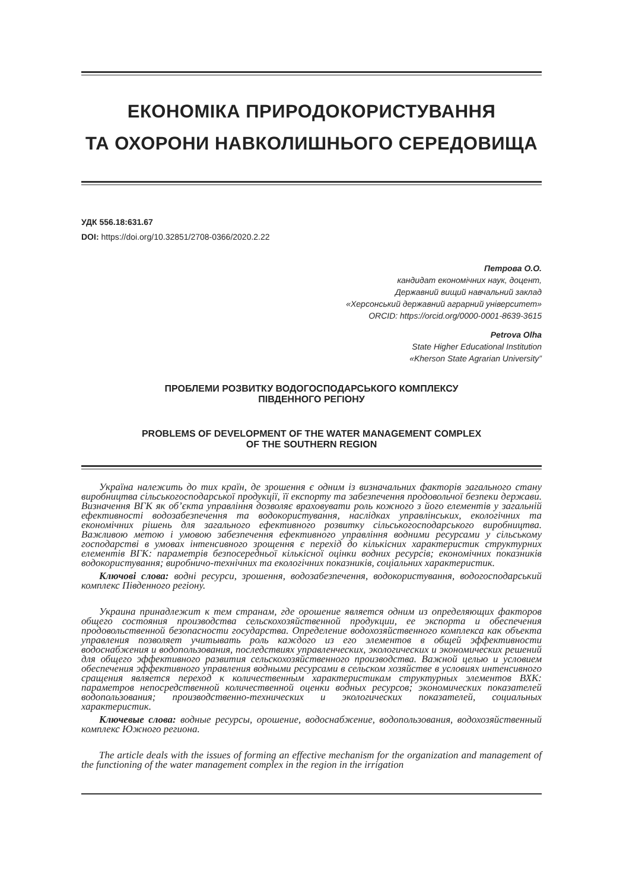ЕКОНОМІКА ПРИРОДОКОРИСТУВАННЯ
ТА ОХОРОНИ НАВКОЛИШНЬОГО СЕРЕДОВИЩА
УДК 556.18:631.67
DOI: https://doi.org/10.32851/2708-0366/2020.2.22
Петрова О.О.
кандидат економічних наук, доцент,
Державний вищий навчальний заклад
«Херсонський державний аграрний університет»
ORCID: https://orcid.org/0000-0001-8639-3615
Petrova Olha
State Higher Educational Institution
«Kherson State Agrarian University”
ПРОБЛЕМИ РОЗВИТКУ ВОДОГОСПОДАРСЬКОГО КОМПЛЕКСУ
ПІВДЕННОГО РЕГІОНУ
PROBLEMS OF DEVELOPMENT OF THE WATER MANAGEMENT COMPLEX
OF THE SOUTHERN REGION
Україна належить до тих країн, де зрошення є одним із визначальних факторів загального стану виробництва сільськогосподарської продукції, її експорту та забезпечення продовольчої безпеки держави. Визначення ВГК як об’єкта управління дозволяє враховувати роль кожного з його елементів у загальній ефективності водозабезпечення та водокористування, наслідках управлінських, екологічних та економічних рішень для загального ефективного розвитку сільськогосподарського виробництва. Важливою метою і умовою забезпечення ефективного управління водними ресурсами у сільському господарстві в умовах інтенсивного зрощення є перехід до кількісних характеристик структурних елементів ВГК: параметрів безпосередньої кількісної оцінки водних ресурсів; економічних показників водокористування; виробничо-технічних та екологічних показників, соціальних характеристик.
Ключові слова: водні ресурси, зрошення, водозабезпечення, водокористування, водогосподарський комплекс Південного регіону.
Украина принадлежит к тем странам, где орошение является одним из определяющих факторов общего состояния производства сельскохозяйственной продукции, ее экспорта и обеспечения продовольственной безопасности государства. Определение водохозяйственного комплекса как объекта управления позволяет учитывать роль каждого из его элементов в общей эффективности водоснабжения и водопользования, последствиях управленческих, экологических и экономических решений для общего эффективного развития сельскохозяйственного производства. Важной целью и условием обеспечения эффективного управления водными ресурсами в сельском хозяйстве в условиях интенсивного сращения является переход к количественным характеристикам структурных элементов ВХК: параметров непосредственной количественной оценки водных ресурсов; экономических показателей водопользования; производственно-технических и экологических показателей, социальных характеристик.
Ключевые слова: водные ресурсы, орошение, водоснабжение, водопользования, водохозяйственный комплекс Южного региона.
The article deals with the issues of forming an effective mechanism for the organization and management of the functioning of the water management complex in the region in the irrigation